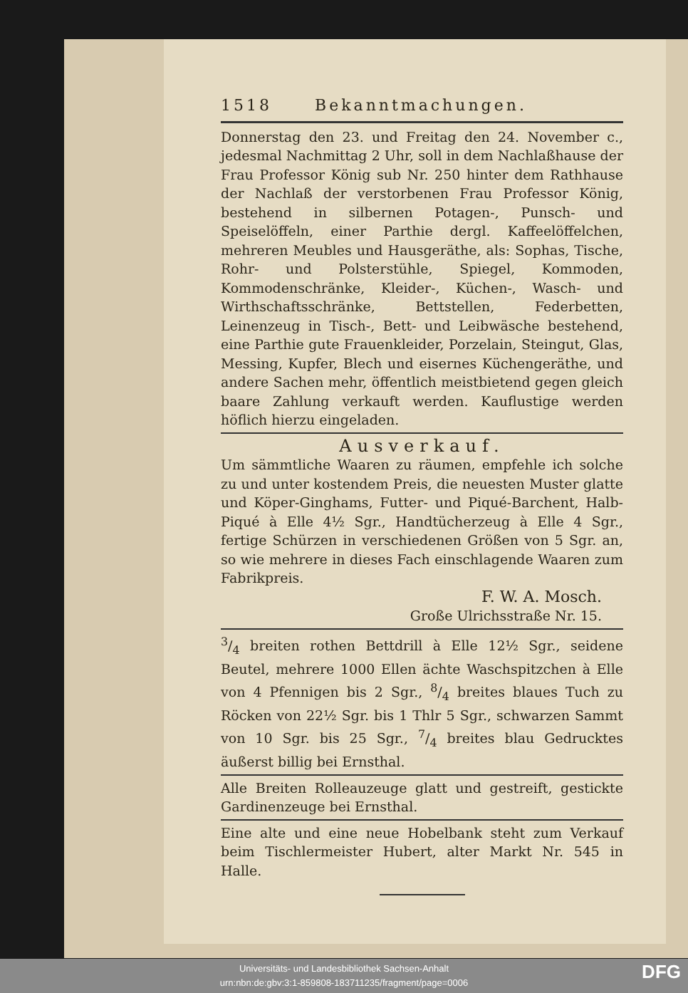1518 Bekanntmachungen.
Donnerstag den 23. und Freitag den 24. November c., jedesmal Nachmittag 2 Uhr, soll in dem Nachlaßhause der Frau Professor König sub Nr. 250 hinter dem Rathhause der Nachlaß der verstorbenen Frau Professor König, bestehend in silbernen Potagen-, Punsch- und Speiselöffeln, einer Parthie dergl. Kaffeelöffelchen, mehreren Meubles und Hausgeräthe, als: Sophas, Tische, Rohr- und Polsterstühle, Spiegel, Kommoden, Kommodenschränke, Kleider-, Küchen-, Wasch- und Wirthschaftsschränke, Bettstellen, Federbetten, Leinenzeug in Tisch-, Bett- und Leibwäsche bestehend, eine Parthie gute Frauenkleider, Porzelain, Steingut, Glas, Messing, Kupfer, Blech und eisernes Küchengeräthe, und andere Sachen mehr, öffentlich meistbietend gegen gleich baare Zahlung verkauft werden. Kauflustige werden höflich hierzu eingeladen.
Ausverkauf.
Um sämmtliche Waaren zu räumen, empfehle ich solche zu und unter kostendem Preis, die neuesten Muster glatte und Köper-Ginghams, Futter- und Piqué-Barchent, Halb-Piqué à Elle 4½ Sgr., Handtücherzeug à Elle 4 Sgr., fertige Schürzen in verschiedenen Größen von 5 Sgr. an, so wie mehrere in dieses Fach einschlagende Waaren zum Fabrikpreis.
F. W. A. Mosch.
Große Ulrichsstraße Nr. 15.
3/4 breiten rothen Bettdrill à Elle 12½ Sgr., seidene Beutel, mehrere 1000 Ellen ächte Waschspitzchen à Elle von 4 Pfennigen bis 2 Sgr., 8/4 breites blaues Tuch zu Röcken von 22½ Sgr. bis 1 Thlr 5 Sgr., schwarzen Sammt von 10 Sgr. bis 25 Sgr., 7/4 breites blau Gedrucktes äußerst billig bei Ernsthal.
Alle Breiten Rolleauzeuge glatt und gestreift, gestickte Gardinenzeuge bei Ernsthal.
Eine alte und eine neue Hobelbank steht zum Verkauf beim Tischlermeister Hubert, alter Markt Nr. 545 in Halle.
Universitäts- und Landesbibliothek Sachsen-Anhalt
urn:nbn:de:gbv:3:1-859808-183711235/fragment/page=0006
DFG